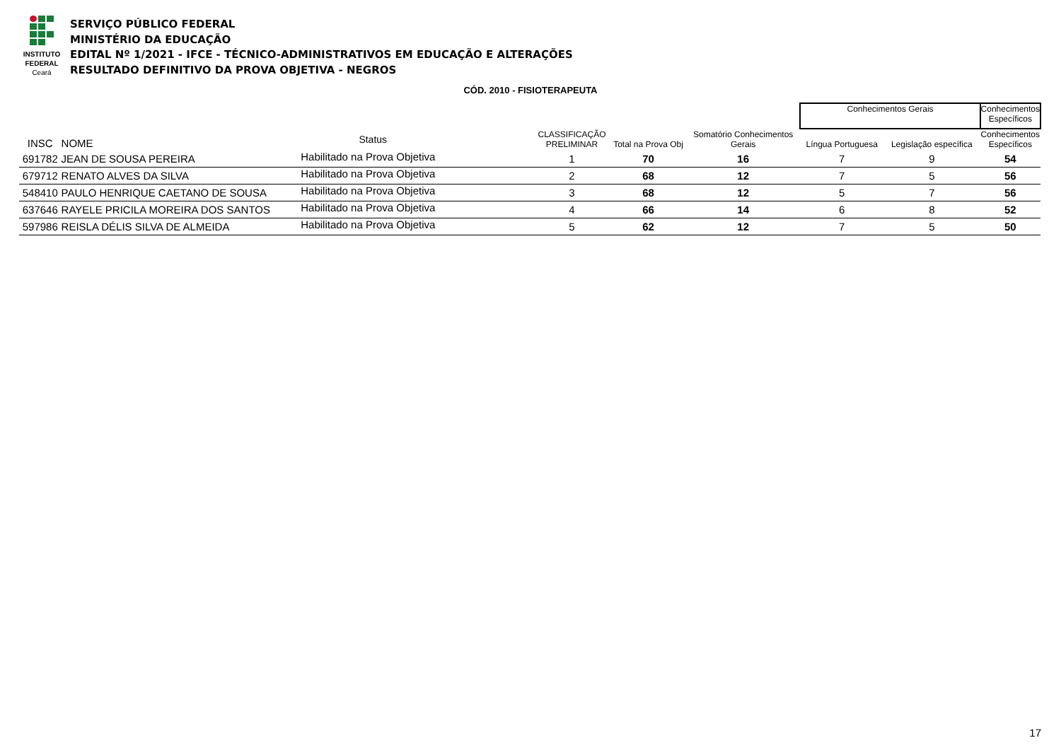INSTITUTO
FEDERAL
Ceará
SERVIÇO PÚBLICO FEDERAL
MINISTÉRIO DA EDUCAÇÃO
EDITAL Nº 1/2021 - IFCE - TÉCNICO-ADMINISTRATIVOS EM EDUCAÇÃO E ALTERAÇÕES
RESULTADO DEFINITIVO DA PROVA OBJETIVA - NEGROS
CÓD. 2010 - FISIOTERAPEUTA
| | | | | | | | Conhecimentos Gerais | | Conhecimentos Específicos |
| INSC | NOME | Status | | CLASSIFICAÇÃO PRELIMINAR | Total na Prova Obj | Somatório Conhecimentos Gerais | Língua Portuguesa | Legislação específica | Conhecimentos Específicos |
| 691782 | JEAN DE SOUSA PEREIRA | Habilitado na Prova Objetiva | | 1 | 70 | 16 | 7 | 9 | 54 |
| 679712 | RENATO ALVES DA SILVA | Habilitado na Prova Objetiva | | 2 | 68 | 12 | 7 | 5 | 56 |
| 548410 | PAULO HENRIQUE CAETANO DE SOUSA | Habilitado na Prova Objetiva | | 3 | 68 | 12 | 5 | 7 | 56 |
| 637646 | RAYELE PRICILA MOREIRA DOS SANTOS | Habilitado na Prova Objetiva | | 4 | 66 | 14 | 6 | 8 | 52 |
| 597986 | REISLA DÉLIS SILVA DE ALMEIDA | Habilitado na Prova Objetiva | | 5 | 62 | 12 | 7 | 5 | 50 |
17